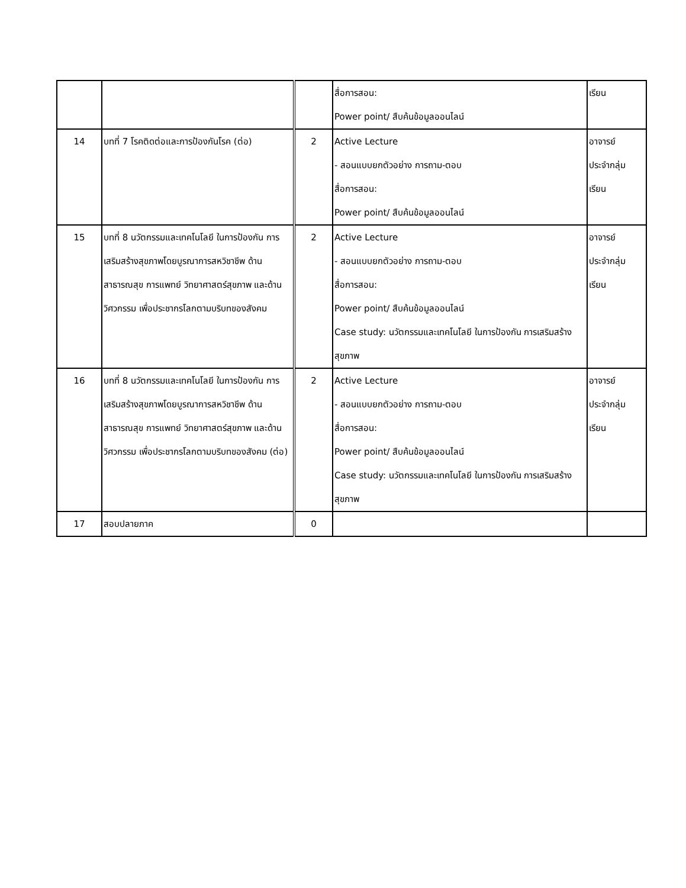| | | | สื่อการสอน: Power point/ สืบค้นข้อมูลออนไลน์ | เรียน |
| 14 | บทที่ 7 โรคติดต่อและการป้องกันโรค (ต่อ) | 2 | Active Lecture - สอนแบบยกตัวอย่าง การถาม-ตอบ สื่อการสอน: Power point/ สืบค้นข้อมูลออนไลน์ | อาจารย์ ประจำกลุ่ม เรียน |
| 15 | บทที่ 8 นวัตกรรมและเทคโนโลยี ในการป้องกัน การเสริมสร้างสุขภาพโดยบูรณาการสหวิชาชีพ ด้านสาธารณสุข การแพทย์ วิทยาศาสตร์สุขภาพ และด้านวิศวกรรม เพื่อประชากรโลกตามบริบทของสังคม | 2 | Active Lecture - สอนแบบยกตัวอย่าง การถาม-ตอบ สื่อการสอน: Power point/ สืบค้นข้อมูลออนไลน์ Case study: นวัตกรรมและเทคโนโลยี ในการป้องกัน การเสริมสร้างสุขภาพ | อาจารย์ ประจำกลุ่ม เรียน |
| 16 | บทที่ 8 นวัตกรรมและเทคโนโลยี ในการป้องกัน การเสริมสร้างสุขภาพโดยบูรณาการสหวิชาชีพ ด้านสาธารณสุข การแพทย์ วิทยาศาสตร์สุขภาพ และด้านวิศวกรรม เพื่อประชากรโลกตามบริบทของสังคม (ต่อ) | 2 | Active Lecture - สอนแบบยกตัวอย่าง การถาม-ตอบ สื่อการสอน: Power point/ สืบค้นข้อมูลออนไลน์ Case study: นวัตกรรมและเทคโนโลยี ในการป้องกัน การเสริมสร้างสุขภาพ | อาจารย์ ประจำกลุ่ม เรียน |
| 17 | สอบปลายภาค | 0 | | |